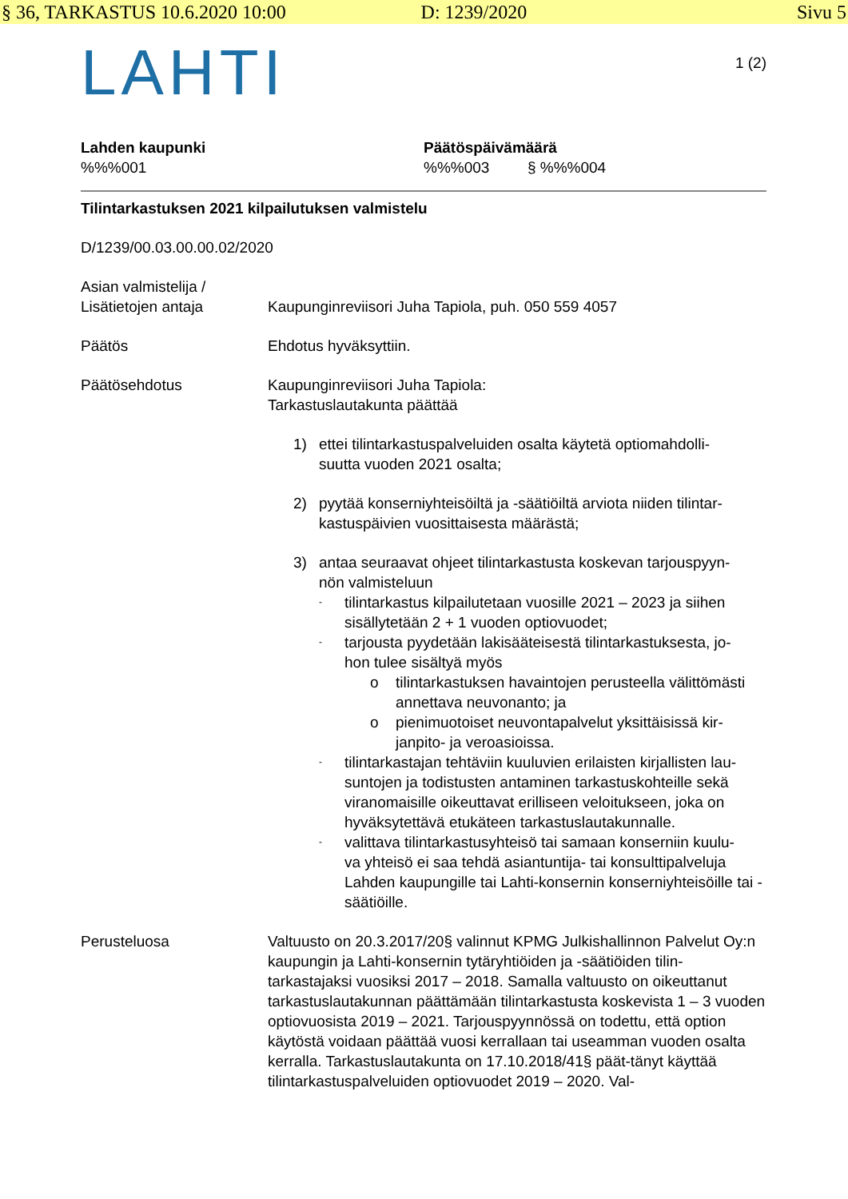§ 36, TARKASTUS 10.6.2020 10:00 D: 1239/2020 Sivu 5
LAHTI
1 (2)
Lahden kaupunki
%%%001
Päätöspäivämäärä
%%%003 § %%%004
Tilintarkastuksen 2021 kilpailutuksen valmistelu
D/1239/00.03.00.00.02/2020
Asian valmistelija /
Lisätietojen antaja
Kaupunginreviisori Juha Tapiola, puh. 050 559 4057
Päätös Ehdotus hyväksyttiin.
Päätösehdotus Kaupunginreviisori Juha Tapiola:
Tarkastuslautakunta päättää
1) ettei tilintarkastuspalveluiden osalta käytetä optiomahdolli-
suutta vuoden 2021 osalta;
2) pyytää konserniyhteisöiltä ja -säätiöiltä arviota niiden tilintar-
kastuspäivien vuosittaisesta määrästä;
3) antaa seuraavat ohjeet tilintarkastusta koskevan tarjouspyyn-
nön valmisteluun
-
tilintarkastus kilpailutetaan vuosille 2021 – 2023 ja siihen sisällytetään 2 + 1 vuoden optiovuodet;
-
tarjousta pyydetään lakisääteisestä tilintarkastuksesta, jo-
hon tulee sisältyä myös
o tilintarkastuksen havaintojen perusteella välittömästi annettava neuvonanto; ja
o pienimuotoiset neuvontapalvelut yksittäisissä kir-
janpito- ja veroasioissa.
-
tilintarkastajan tehtäviin kuuluvien erilaisten kirjallisten lau-
suntojen ja todistusten antaminen tarkastuskohteille sekä viranomaisille oikeuttavat erilliseen veloitukseen, joka on hyväksytettävä etukäteen tarkastuslautakunnalle.
-
valittava tilintarkastusyhteisö tai samaan konserniin kuulu-
va yhteisö ei saa tehdä asiantuntija- tai konsulttipalveluja Lahden kaupungille tai Lahti-konsernin konserniyhteisöille tai -säätiöille.
Perusteluosa Valtuusto on 20.3.2017/20§ valinnut KPMG Julkishallinnon Palvelut Oy:n kaupungin ja Lahti-konsernin tytäryhtiöiden ja -säätiöiden tilin-tarkastajaksi vuosiksi 2017 – 2018. Samalla valtuusto on oikeuttanut tarkastuslautakunnan päättämään tilintarkastusta koskevista 1 – 3 vuoden optiovuosista 2019 – 2021. Tarjouspyynnössä on todettu, että option käytöstä voidaan päättää vuosi kerrallaan tai useamman vuoden osalta kerralla. Tarkastuslautakunta on 17.10.2018/41§ päät-tänyt käyttää tilintarkastuspalveluiden optiovuodet 2019 – 2020. Val-